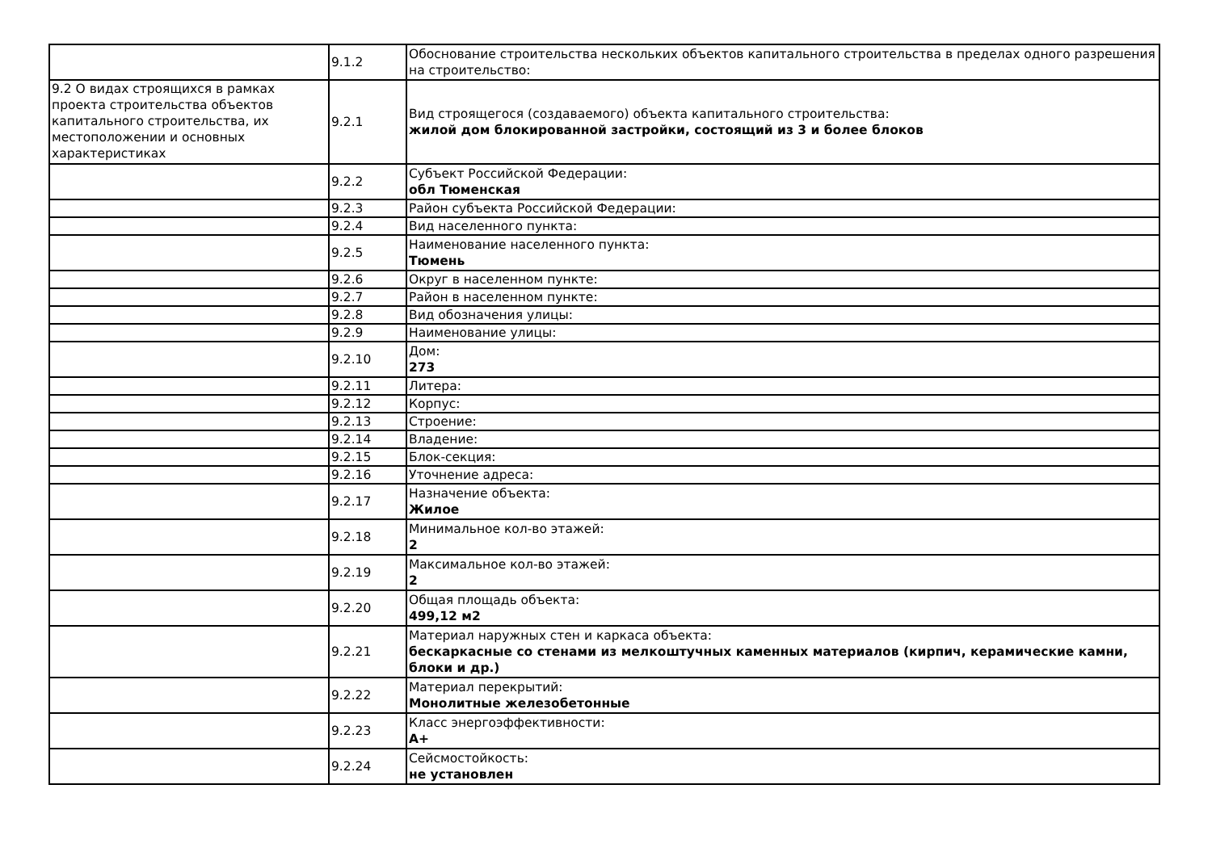| | 9.1.2 | Обоснование строительства нескольких объектов капитального строительства в пределах одного разрешения на строительство: |
| 9.2 О видах строящихся в рамках проекта строительства объектов капитального строительства, их местоположении и основных характеристиках | 9.2.1 | Вид строящегося (создаваемого) объекта капитального строительства: жилой дом блокированной застройки, состоящий из 3 и более блоков |
| | 9.2.2 | Субъект Российской Федерации: обл Тюменская |
| | 9.2.3 | Район субъекта Российской Федерации: |
| | 9.2.4 | Вид населенного пункта: |
| | 9.2.5 | Наименование населенного пункта: Тюмень |
| | 9.2.6 | Округ в населенном пункте: |
| | 9.2.7 | Район в населенном пункте: |
| | 9.2.8 | Вид обозначения улицы: |
| | 9.2.9 | Наименование улицы: |
| | 9.2.10 | Дом: 273 |
| | 9.2.11 | Литера: |
| | 9.2.12 | Корпус: |
| | 9.2.13 | Строение: |
| | 9.2.14 | Владение: |
| | 9.2.15 | Блок-секция: |
| | 9.2.16 | Уточнение адреса: |
| | 9.2.17 | Назначение объекта: Жилое |
| | 9.2.18 | Минимальное кол-во этажей: 2 |
| | 9.2.19 | Максимальное кол-во этажей: 2 |
| | 9.2.20 | Общая площадь объекта: 499,12 м2 |
| | 9.2.21 | Материал наружных стен и каркаса объекта: бескаркасные со стенами из мелкоштучных каменных материалов (кирпич, керамические камни, блоки и др.) |
| | 9.2.22 | Материал перекрытий: Монолитные железобетонные |
| | 9.2.23 | Класс энергоэффективности: А+ |
| | 9.2.24 | Сейсмостойкость: не установлен |